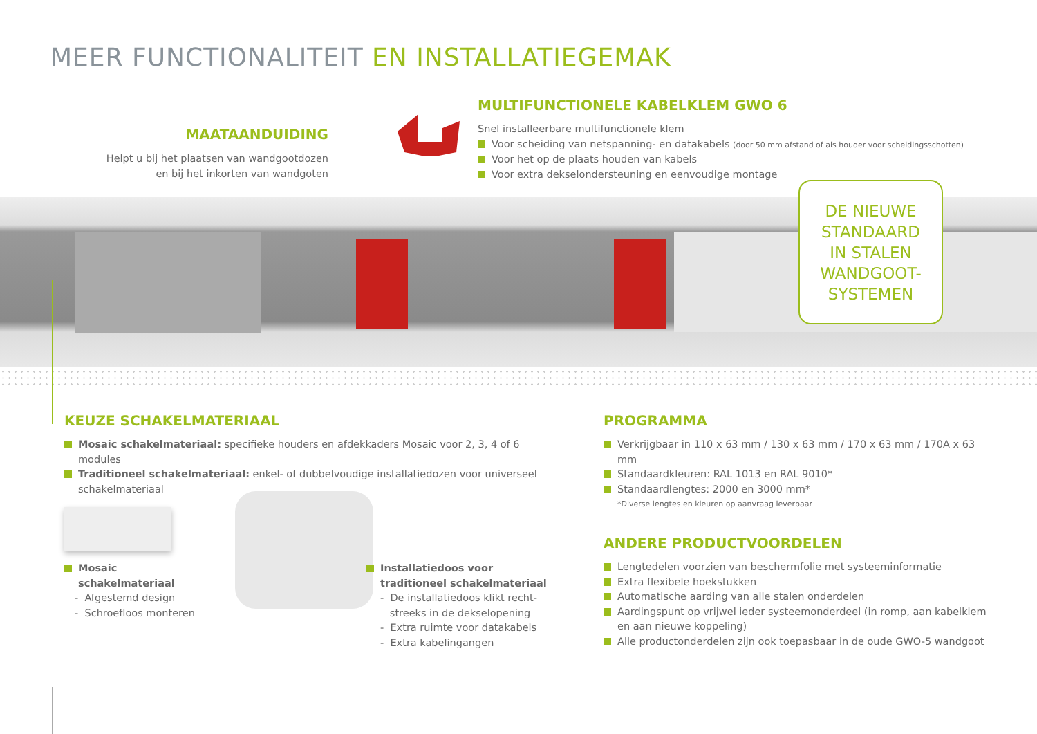MEER FUNCTIONALITEIT EN INSTALLATIEGEMAK
MAATAANDUIDING
Helpt u bij het plaatsen van wandgootdozen
en bij het inkorten van wandgoten
MULTIFUNCTIONELE KABELKLEM GWO 6
Snel installeerbare multifunctionele klem
Voor scheiding van netspanning- en datakabels (door 50 mm afstand of als houder voor scheidingsschotten)
Voor het op de plaats houden van kabels
Voor extra dekselondersteuning en eenvoudige montage
DE NIEUWE
STANDAARD
IN STALEN
WANDGOOT-
SYSTEMEN
KEUZE SCHAKELMATERIAAL
Mosaic schakelmateriaal: specifieke houders en afdekkaders Mosaic voor 2, 3, 4 of 6 modules
Traditioneel schakelmateriaal: enkel- of dubbelvoudige installatiedozen voor universeel schakelmateriaal
Mosaic
schakelmateriaal
- Afgestemd design
- Schroefloos monteren
Installatiedoos voor
traditioneel schakelmateriaal
- De installatiedoos klikt recht-
streeks in de dekselopening
- Extra ruimte voor datakabels
- Extra kabelingangen
PROGRAMMA
Verkrijgbaar in 110 x 63 mm / 130 x 63 mm / 170 x 63 mm / 170A x 63 mm
Standaardkleuren: RAL 1013 en RAL 9010*
Standaardlengtes: 2000 en 3000 mm*
*Diverse lengtes en kleuren op aanvraag leverbaar
ANDERE PRODUCTVOORDELEN
Lengtedelen voorzien van beschermfolie met systeeminformatie
Extra flexibele hoekstukken
Automatische aarding van alle stalen onderdelen
Aardingspunt op vrijwel ieder systeemonderdeel (in romp, aan kabelklem en aan nieuwe koppeling)
Alle productonderdelen zijn ook toepasbaar in de oude GWO-5 wandgoot